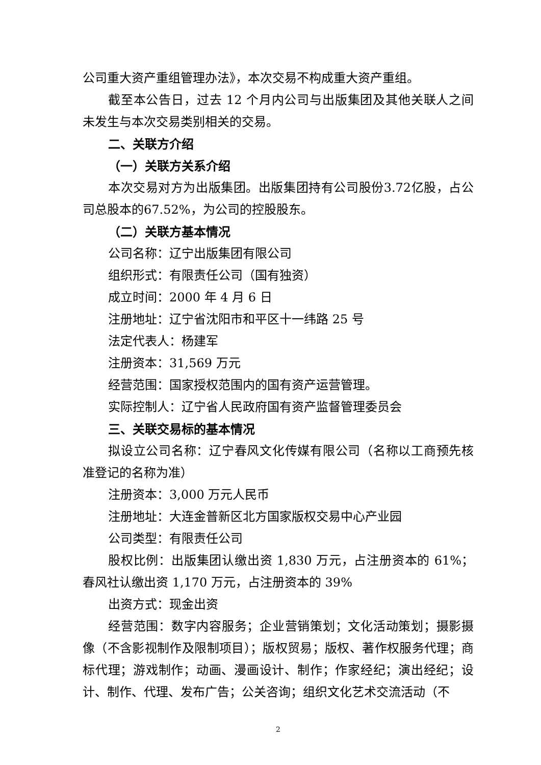公司重大资产重组管理办法》，本次交易不构成重大资产重组。
截至本公告日，过去 12 个月内公司与出版集团及其他关联人之间未发生与本次交易类别相关的交易。
二、关联方介绍
（一）关联方关系介绍
本次交易对方为出版集团。出版集团持有公司股份3.72亿股，占公司总股本的67.52%，为公司的控股股东。
（二）关联方基本情况
公司名称：辽宁出版集团有限公司
组织形式：有限责任公司（国有独资）
成立时间：2000 年 4 月 6 日
注册地址：辽宁省沈阳市和平区十一纬路 25 号
法定代表人：杨建军
注册资本：31,569 万元
经营范围：国家授权范围内的国有资产运营管理。
实际控制人：辽宁省人民政府国有资产监督管理委员会
三、关联交易标的基本情况
拟设立公司名称：辽宁春风文化传媒有限公司（名称以工商预先核准登记的名称为准）
注册资本：3,000 万元人民币
注册地址：大连金普新区北方国家版权交易中心产业园
公司类型：有限责任公司
股权比例：出版集团认缴出资 1,830 万元，占注册资本的 61%；春风社认缴出资 1,170 万元，占注册资本的 39%
出资方式：现金出资
经营范围：数字内容服务；企业营销策划；文化活动策划；摄影摄像（不含影视制作及限制项目）；版权贸易；版权、著作权服务代理；商标代理；游戏制作；动画、漫画设计、制作；作家经纪；演出经纪；设计、制作、代理、发布广告；公关咨询；组织文化艺术交流活动（不
2